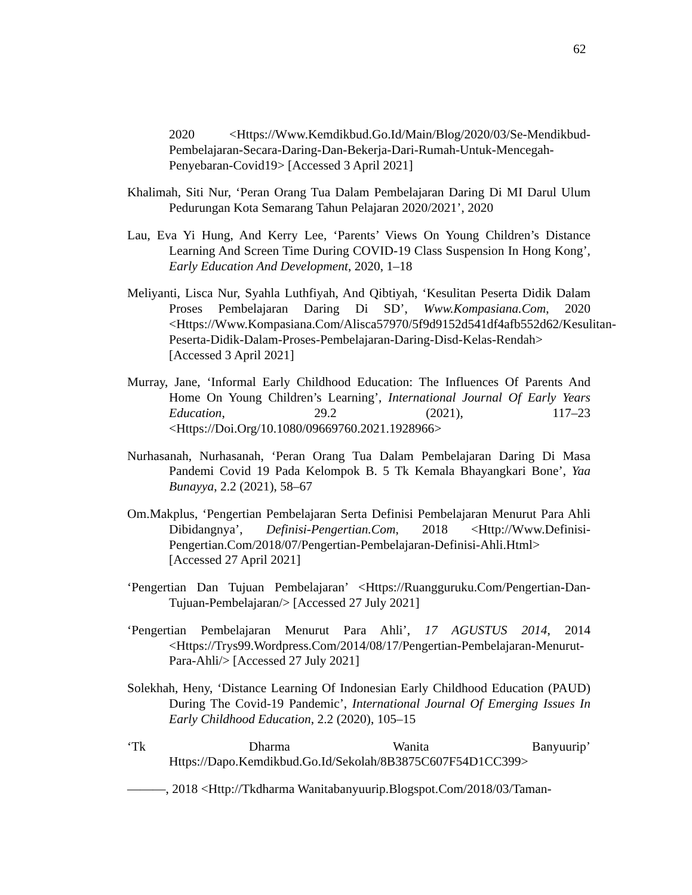62
2020 <Https://Www.Kemdikbud.Go.Id/Main/Blog/2020/03/Se-Mendikbud-Pembelajaran-Secara-Daring-Dan-Bekerja-Dari-Rumah-Untuk-Mencegah-Penyebaran-Covid19> [Accessed 3 April 2021]
Khalimah, Siti Nur, ‘Peran Orang Tua Dalam Pembelajaran Daring Di MI Darul Ulum Pedurungan Kota Semarang Tahun Pelajaran 2020/2021’, 2020
Lau, Eva Yi Hung, And Kerry Lee, ‘Parents’ Views On Young Children’s Distance Learning And Screen Time During COVID-19 Class Suspension In Hong Kong’, Early Education And Development, 2020, 1–18
Meliyanti, Lisca Nur, Syahla Luthfiyah, And Qibtiyah, ‘Kesulitan Peserta Didik Dalam Proses Pembelajaran Daring Di SD’, Www.Kompasiana.Com, 2020 <Https://Www.Kompasiana.Com/Alisca57970/5f9d9152d541df4afb552d62/Kesulitan-Peserta-Didik-Dalam-Proses-Pembelajaran-Daring-Disd-Kelas-Rendah> [Accessed 3 April 2021]
Murray, Jane, ‘Informal Early Childhood Education: The Influences Of Parents And Home On Young Children’s Learning’, International Journal Of Early Years Education, 29.2 (2021), 117–23 <Https://Doi.Org/10.1080/09669760.2021.1928966>
Nurhasanah, Nurhasanah, ‘Peran Orang Tua Dalam Pembelajaran Daring Di Masa Pandemi Covid 19 Pada Kelompok B. 5 Tk Kemala Bhayangkari Bone’, Yaa Bunayya, 2.2 (2021), 58–67
Om.Makplus, ‘Pengertian Pembelajaran Serta Definisi Pembelajaran Menurut Para Ahli Dibidangnya’, Definisi-Pengertian.Com, 2018 <Http://Www.Definisi-Pengertian.Com/2018/07/Pengertian-Pembelajaran-Definisi-Ahli.Html> [Accessed 27 April 2021]
‘Pengertian Dan Tujuan Pembelajaran’ <Https://Ruangguruku.Com/Pengertian-Dan-Tujuan-Pembelajaran/> [Accessed 27 July 2021]
‘Pengertian Pembelajaran Menurut Para Ahli’, 17 AGUSTUS 2014, 2014 <Https://Trys99.Wordpress.Com/2014/08/17/Pengertian-Pembelajaran-Menurut-Para-Ahli/> [Accessed 27 July 2021]
Solekhah, Heny, ‘Distance Learning Of Indonesian Early Childhood Education (PAUD) During The Covid-19 Pandemic’, International Journal Of Emerging Issues In Early Childhood Education, 2.2 (2020), 105–15
‘Tk Dharma Wanita Banyuurip’ Https://Dapo.Kemdikbud.Go.Id/Sekolah/8B3875C607F54D1CC399>
———, 2018 <Http://Tkdharma Wanitabanyuurip.Blogspot.Com/2018/03/Taman-